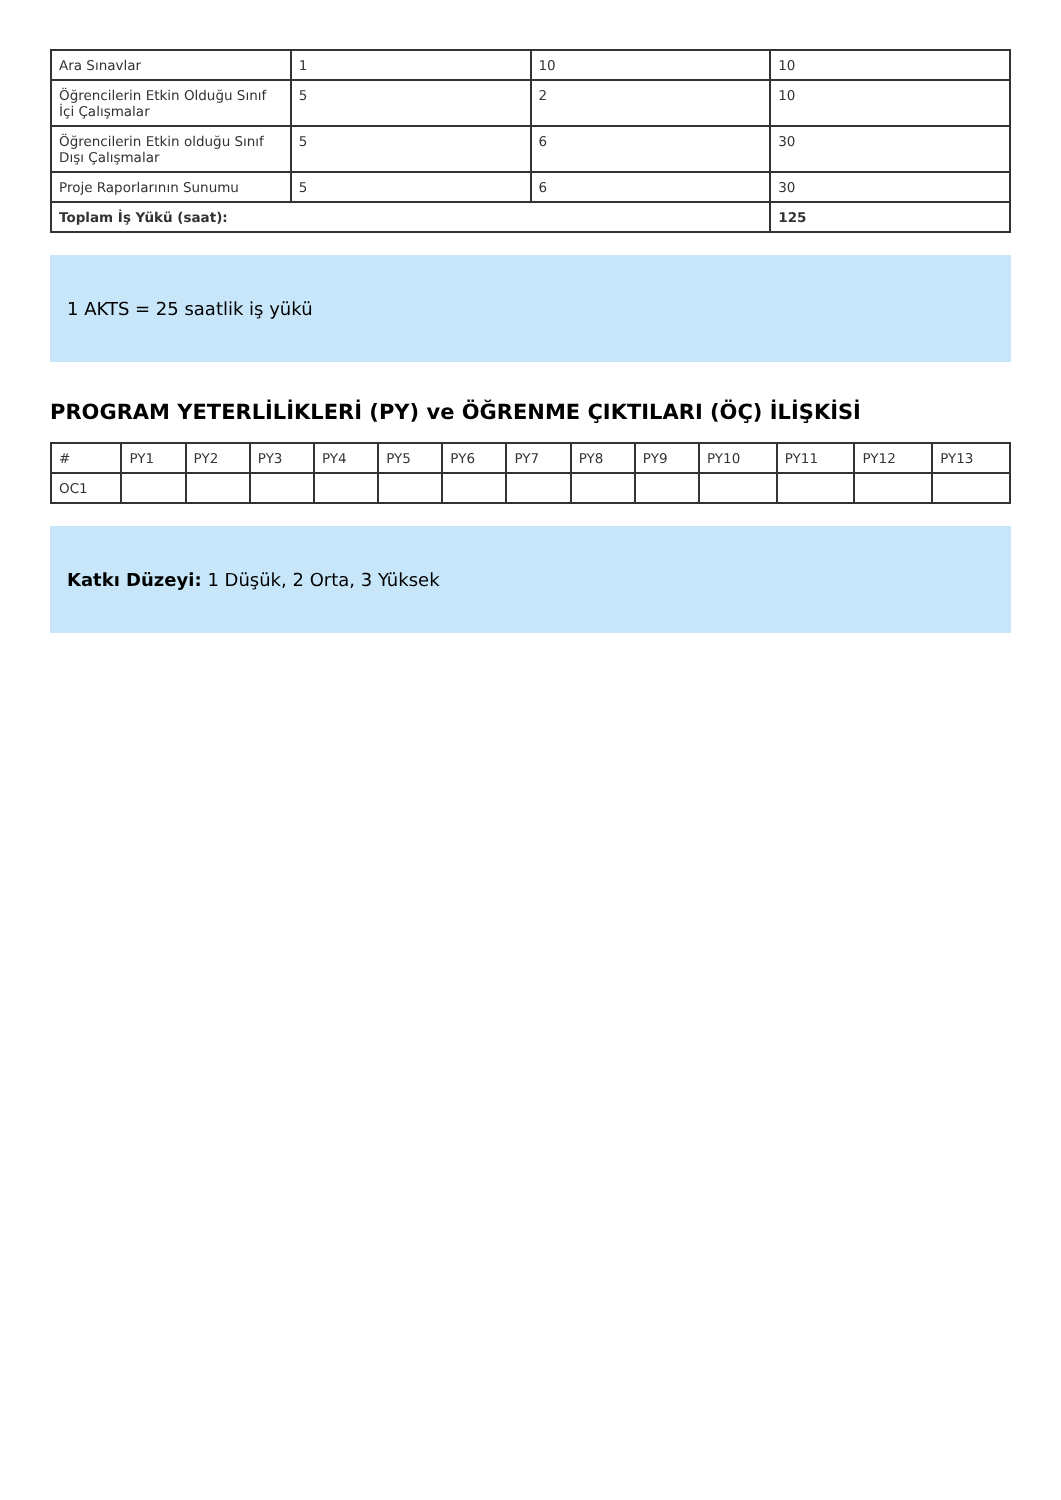| Ara Sınavlar | 1 | 10 | 10 |
| Öğrencilerin Etkin Olduğu Sınıf İçi Çalışmalar | 5 | 2 | 10 |
| Öğrencilerin Etkin olduğu Sınıf Dışı Çalışmalar | 5 | 6 | 30 |
| Proje Raporlarının Sunumu | 5 | 6 | 30 |
| Toplam İş Yükü (saat): | | | 125 |
1 AKTS = 25 saatlik iş yükü
PROGRAM YETERLİLİKLERİ (PY) ve ÖĞRENME ÇIKTILARI (ÖÇ) İLİŞKİSİ
| # | PY1 | PY2 | PY3 | PY4 | PY5 | PY6 | PY7 | PY8 | PY9 | PY10 | PY11 | PY12 | PY13 |
| --- | --- | --- | --- | --- | --- | --- | --- | --- | --- | --- | --- | --- | --- |
| OC1 | | | | | | | | | | | | | |
Katkı Düzeyi: 1 Düşük, 2 Orta, 3 Yüksek